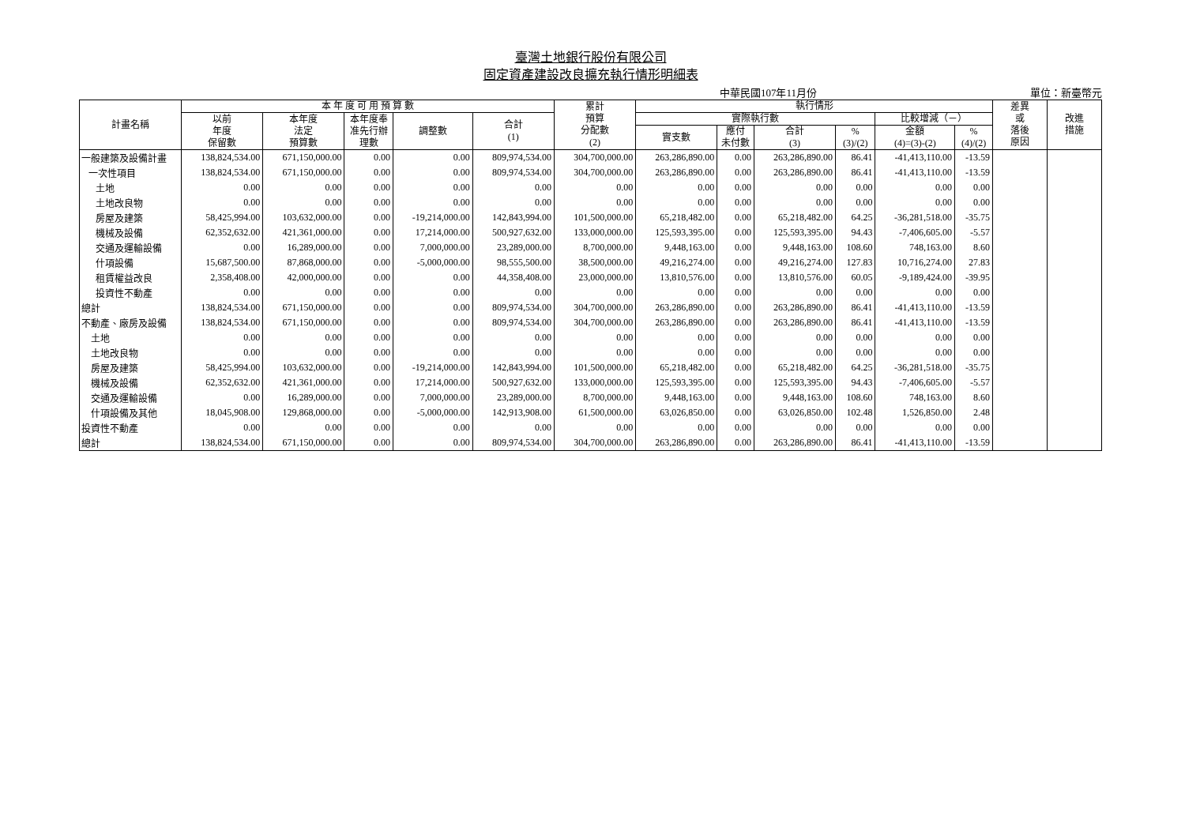臺灣土地銀行股份有限公司
固定資產建設改良擴充執行情形明細表
中華民國107年11月份 單位：新臺幣元
| 計畫名稱 | 本 年 度 可 用 預 算 數 | | | | | 累計 預算 分配數 (2) | 執行情形 | | | | | | 差異 或 落後 原因 | 改進 措施 |
| --- | --- | --- | --- | --- | --- | --- | --- | --- | --- | --- | --- | --- | --- | --- |
| | 以前 年度 保留數 | 本年度 法定 預算數 | 本年度奉 准先行辦 理數 | 調整數 | 合計 (1) | | 實際執行數 | | | | 比較增減（－） | | | |
| | | | | | | | 實支數 | 應付 未付數 | 合計 (3) | % (3)/(2) | 金額 (4)=(3)-(2) | % (4)/(2) | | |
| 一般建築及設備計畫 | 138,824,534.00 | 671,150,000.00 | 0.00 | 0.00 | 809,974,534.00 | 304,700,000.00 | 263,286,890.00 | 0.00 | 263,286,890.00 | 86.41 | -41,413,110.00 | -13.59 | | |
| 一次性項目 | 138,824,534.00 | 671,150,000.00 | 0.00 | 0.00 | 809,974,534.00 | 304,700,000.00 | 263,286,890.00 | 0.00 | 263,286,890.00 | 86.41 | -41,413,110.00 | -13.59 | | |
| 土地 | 0.00 | 0.00 | 0.00 | 0.00 | 0.00 | 0.00 | 0.00 | 0.00 | 0.00 | 0.00 | 0.00 | 0.00 | | |
| 土地改良物 | 0.00 | 0.00 | 0.00 | 0.00 | 0.00 | 0.00 | 0.00 | 0.00 | 0.00 | 0.00 | 0.00 | 0.00 | | |
| 房屋及建築 | 58,425,994.00 | 103,632,000.00 | 0.00 | -19,214,000.00 | 142,843,994.00 | 101,500,000.00 | 65,218,482.00 | 0.00 | 65,218,482.00 | 64.25 | -36,281,518.00 | -35.75 | | |
| 機械及設備 | 62,352,632.00 | 421,361,000.00 | 0.00 | 17,214,000.00 | 500,927,632.00 | 133,000,000.00 | 125,593,395.00 | 0.00 | 125,593,395.00 | 94.43 | -7,406,605.00 | -5.57 | | |
| 交通及運輸設備 | 0.00 | 16,289,000.00 | 0.00 | 7,000,000.00 | 23,289,000.00 | 8,700,000.00 | 9,448,163.00 | 0.00 | 9,448,163.00 | 108.60 | 748,163.00 | 8.60 | | |
| 什項設備 | 15,687,500.00 | 87,868,000.00 | 0.00 | -5,000,000.00 | 98,555,500.00 | 38,500,000.00 | 49,216,274.00 | 0.00 | 49,216,274.00 | 127.83 | 10,716,274.00 | 27.83 | | |
| 租賃權益改良 | 2,358,408.00 | 42,000,000.00 | 0.00 | 0.00 | 44,358,408.00 | 23,000,000.00 | 13,810,576.00 | 0.00 | 13,810,576.00 | 60.05 | -9,189,424.00 | -39.95 | | |
| 投資性不動產 | 0.00 | 0.00 | 0.00 | 0.00 | 0.00 | 0.00 | 0.00 | 0.00 | 0.00 | 0.00 | 0.00 | 0.00 | | |
| 總計 | 138,824,534.00 | 671,150,000.00 | 0.00 | 0.00 | 809,974,534.00 | 304,700,000.00 | 263,286,890.00 | 0.00 | 263,286,890.00 | 86.41 | -41,413,110.00 | -13.59 | | |
| 不動產、廠房及設備 | 138,824,534.00 | 671,150,000.00 | 0.00 | 0.00 | 809,974,534.00 | 304,700,000.00 | 263,286,890.00 | 0.00 | 263,286,890.00 | 86.41 | -41,413,110.00 | -13.59 | | |
| 土地 | 0.00 | 0.00 | 0.00 | 0.00 | 0.00 | 0.00 | 0.00 | 0.00 | 0.00 | 0.00 | 0.00 | 0.00 | | |
| 土地改良物 | 0.00 | 0.00 | 0.00 | 0.00 | 0.00 | 0.00 | 0.00 | 0.00 | 0.00 | 0.00 | 0.00 | 0.00 | | |
| 房屋及建築 | 58,425,994.00 | 103,632,000.00 | 0.00 | -19,214,000.00 | 142,843,994.00 | 101,500,000.00 | 65,218,482.00 | 0.00 | 65,218,482.00 | 64.25 | -36,281,518.00 | -35.75 | | |
| 機械及設備 | 62,352,632.00 | 421,361,000.00 | 0.00 | 17,214,000.00 | 500,927,632.00 | 133,000,000.00 | 125,593,395.00 | 0.00 | 125,593,395.00 | 94.43 | -7,406,605.00 | -5.57 | | |
| 交通及運輸設備 | 0.00 | 16,289,000.00 | 0.00 | 7,000,000.00 | 23,289,000.00 | 8,700,000.00 | 9,448,163.00 | 0.00 | 9,448,163.00 | 108.60 | 748,163.00 | 8.60 | | |
| 什項設備及其他 | 18,045,908.00 | 129,868,000.00 | 0.00 | -5,000,000.00 | 142,913,908.00 | 61,500,000.00 | 63,026,850.00 | 0.00 | 63,026,850.00 | 102.48 | 1,526,850.00 | 2.48 | | |
| 投資性不動產 | 0.00 | 0.00 | 0.00 | 0.00 | 0.00 | 0.00 | 0.00 | 0.00 | 0.00 | 0.00 | 0.00 | 0.00 | | |
| 總計 | 138,824,534.00 | 671,150,000.00 | 0.00 | 0.00 | 809,974,534.00 | 304,700,000.00 | 263,286,890.00 | 0.00 | 263,286,890.00 | 86.41 | -41,413,110.00 | -13.59 | | |